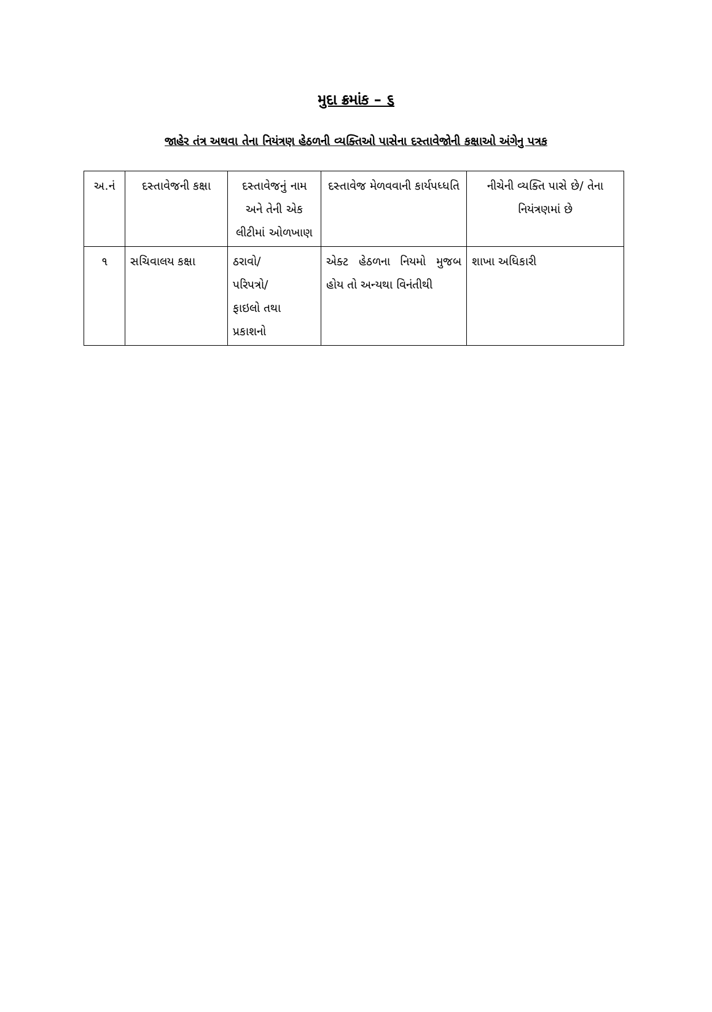મુદા ક્રમાંક – ૬
જાહેર તંત્ર અથવા તેના નિયંત્રણ હેઠળની વ્યક્તિઓ પાસેના દસ્તાવેજોની કક્ષાઓ અંગેનુ પત્રક
| અ.નં | દસ્તાવેજની કક્ષા | દસ્તાવેજનું નામ અને તેની એક લીટીમાં ઓળખાણ | દસ્તાવેજ મેળવવાની કાર્યપધ્ધતિ | નીચેની વ્યક્તિ પાસે છે/ તેના નિયંત્રણમાં છે |
| ૧ | સચિવાલય કક્ષા | ઠરાવો/ પરિપત્રો/ ફાઇલો તથા પ્રકાશનો | એક્ટ હેઠળના નિયમો મુજબ હોય તો અન્યથા વિનંતીથી | શાખા અધિકારી |